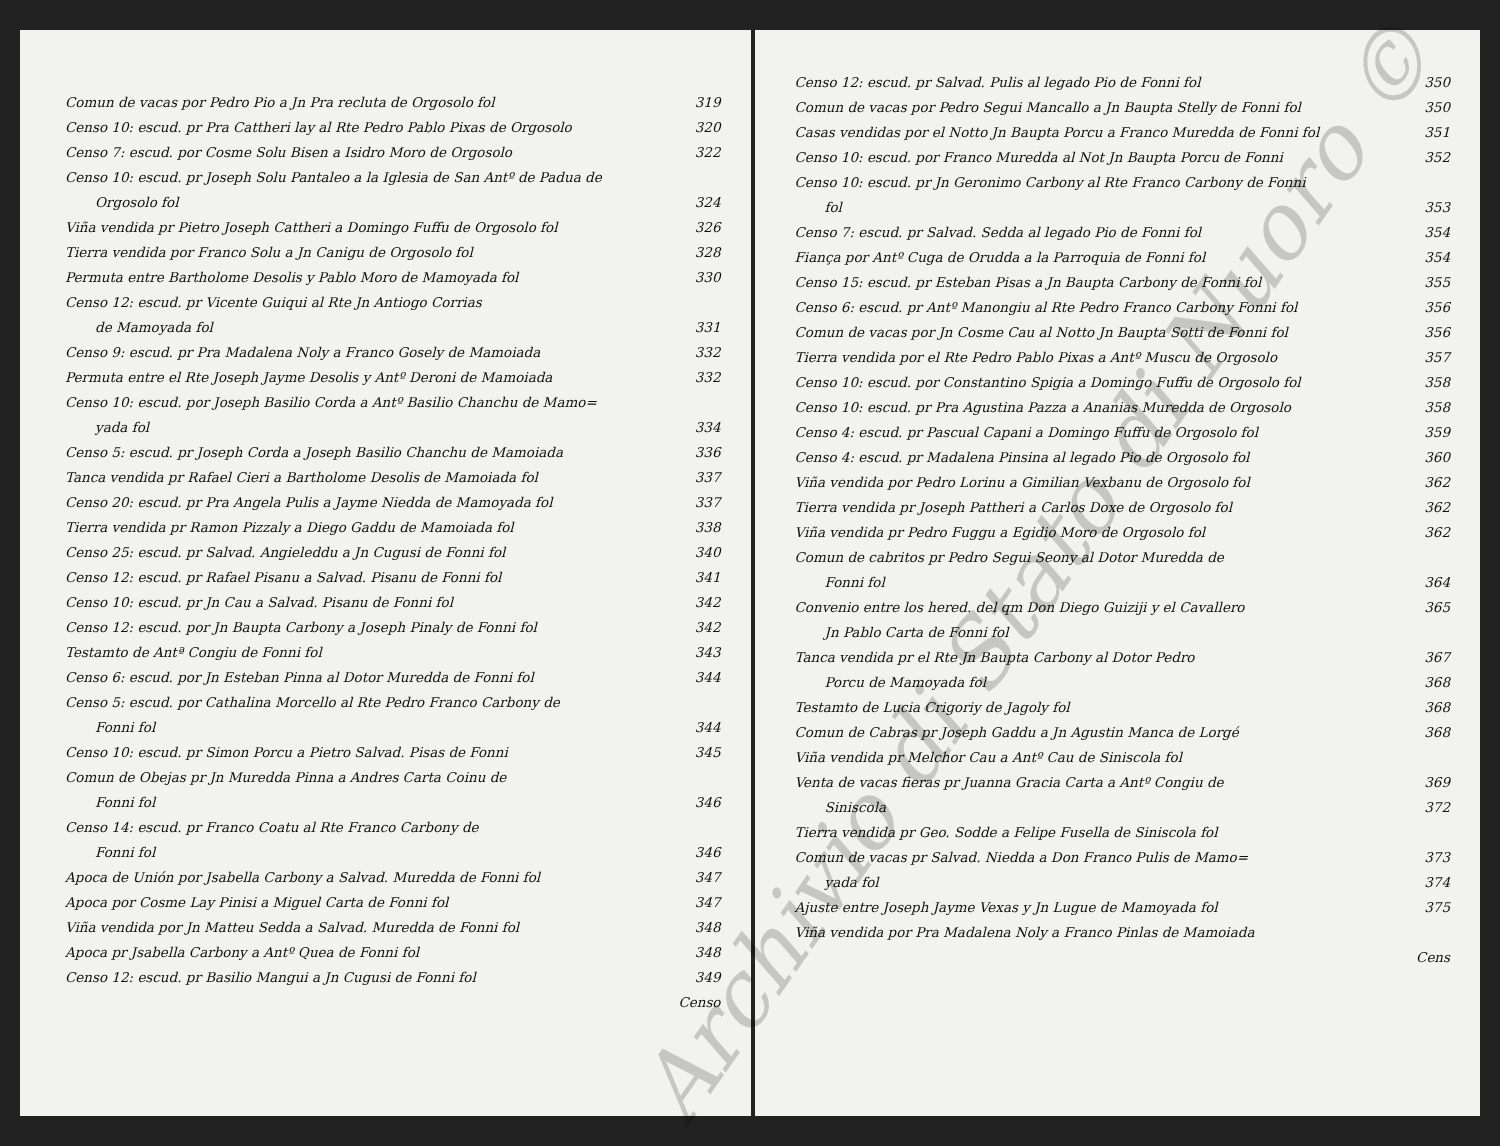Comun de vacas por Pedro Pio a Jn Pra recluta de Orgosolo fol 319
Censo 10: escud. pr Pra Cattheri lay al Rte Pedro Pablo Pixas de Orgosolo 320
Censo 7: escud. por Cosme Solu Bisen a Isidro Moro de Orgosolo 322
Censo 10: escud. pr Joseph Solu Pantaleo a la Iglesia de San Antº de Padua de
Orgosolo fol 324
Viña vendida pr Pietro Joseph Cattheri a Domingo Fuffu de Orgosolo fol 326
Tierra vendida por Franco Solu a Jn Canigu de Orgosolo fol 328
Permuta entre Bartholome Desolis y Pablo Moro de Mamoyada fol 330
Censo 12: escud. pr Vicente Guiqui al Rte Jn Antiogo Corrias
de Mamoyada fol 331
Censo 9: escud. pr Pra Madalena Noly a Franco Gosely de Mamoiada 332
Permuta entre el Rte Joseph Jayme Desolis y Antº Deroni de Mamoiada 332
Censo 10: escud. por Joseph Basilio Corda a Antº Basilio Chanchu de Mamo=
yada fol 334
Censo 5: escud. pr Joseph Corda a Joseph Basilio Chanchu de Mamoiada 336
Tanca vendida pr Rafael Cieri a Bartholome Desolis de Mamoiada fol 337
Censo 20: escud. pr Pra Angela Pulis a Jayme Niedda de Mamoyada fol 337
Tierra vendida pr Ramon Pizzaly a Diego Gaddu de Mamoiada fol 338
Censo 25: escud. pr Salvad. Angieleddu a Jn Cugusi de Fonni fol 340
Censo 12: escud. pr Rafael Pisanu a Salvad. Pisanu de Fonni fol 341
Censo 10: escud. pr Jn Cau a Salvad. Pisanu de Fonni fol 342
Censo 12: escud. por Jn Baupta Carbony a Joseph Pinaly de Fonni fol 342
Testamto de Antª Congiu de Fonni fol 343
Censo 6: escud. por Jn Esteban Pinna al Dotor Muredda de Fonni fol 344
Censo 5: escud. por Cathalina Morcello al Rte Pedro Franco Carbony de
Fonni fol 344
Censo 10: escud. pr Simon Porcu a Pietro Salvad. Pisas de Fonni 345
Comun de Obejas pr Jn Muredda Pinna a Andres Carta Coinu de
Fonni fol 346
Censo 14: escud. pr Franco Coatu al Rte Franco Carbony de
Fonni fol 346
Apoca de Unión por Jsabella Carbony a Salvad. Muredda de Fonni fol 347
Apoca por Cosme Lay Pinisi a Miguel Carta de Fonni fol 347
Viña vendida por Jn Matteu Sedda a Salvad. Muredda de Fonni fol 348
Apoca pr Jsabella Carbony a Antº Quea de Fonni fol 348
Censo 12: escud. pr Basilio Mangui a Jn Cugusi de Fonni fol 349
Censo
Censo 12: escud. pr Salvad. Pulis al legado Pio de Fonni fol 350
Comun de vacas por Pedro Segui Mancallo a Jn Baupta Stelly de Fonni fol 350
Casas vendidas por el Notto Jn Baupta Porcu a Franco Muredda de Fonni fol 351
Censo 10: escud. por Franco Muredda al Not Jn Baupta Porcu de Fonni 352
Censo 10: escud. pr Jn Geronimo Carbony al Rte Franco Carbony de Fonni
fol 353
Censo 7: escud. pr Salvad. Sedda al legado Pio de Fonni fol 354
Fiança por Antº Cuga de Orudda a la Parroquia de Fonni fol 354
Censo 15: escud. pr Esteban Pisas a Jn Baupta Carbony de Fonni fol 355
Censo 6: escud. pr Antº Manongiu al Rte Pedro Franco Carbony Fonni fol 356
Comun de vacas por Jn Cosme Cau al Notto Jn Baupta Sotti de Fonni fol 356
Tierra vendida por el Rte Pedro Pablo Pixas a Antº Muscu de Orgosolo 357
Censo 10: escud. por Constantino Spigia a Domingo Fuffu de Orgosolo fol 358
Censo 10: escud. pr Pra Agustina Pazza a Ananias Muredda de Orgosolo 358
Censo 4: escud. pr Pascual Capani a Domingo Fuffu de Orgosolo fol 359
Censo 4: escud. pr Madalena Pinsina al legado Pio de Orgosolo fol 360
Viña vendida por Pedro Lorinu a Gimilian Vexbanu de Orgosolo fol 362
Tierra vendida pr Joseph Pattheri a Carlos Doxe de Orgosolo fol 362
Viña vendida pr Pedro Fuggu a Egidio Moro de Orgosolo fol 362
Comun de cabritos pr Pedro Segui Seony al Dotor Muredda de
Fonni fol 364
Convenio entre los hered. del qm Don Diego Guiziji y el Cavallero 365
Jn Pablo Carta de Fonni fol
Tanca vendida pr el Rte Jn Baupta Carbony al Dotor Pedro 367
Porcu de Mamoyada fol 368
Testamto de Lucia Crigoriy de Jagoly fol 368
Comun de Cabras pr Joseph Gaddu a Jn Agustin Manca de Lorgé 368
Viña vendida pr Melchor Cau a Antº Cau de Siniscola fol
Venta de vacas fieras pr Juanna Gracia Carta a Antº Congiu de 369
Siniscola 372
Tierra vendida pr Geo. Sodde a Felipe Fusella de Siniscola fol
Comun de vacas pr Salvad. Niedda a Don Franco Pulis de Mamo= 373
yada fol 374
Ajuste entre Joseph Jayme Vexas y Jn Lugue de Mamoyada fol 375
Viña vendida por Pra Madalena Noly a Franco Pinlas de Mamoiada
Cens
Archivio di Stato di Nuoro ©